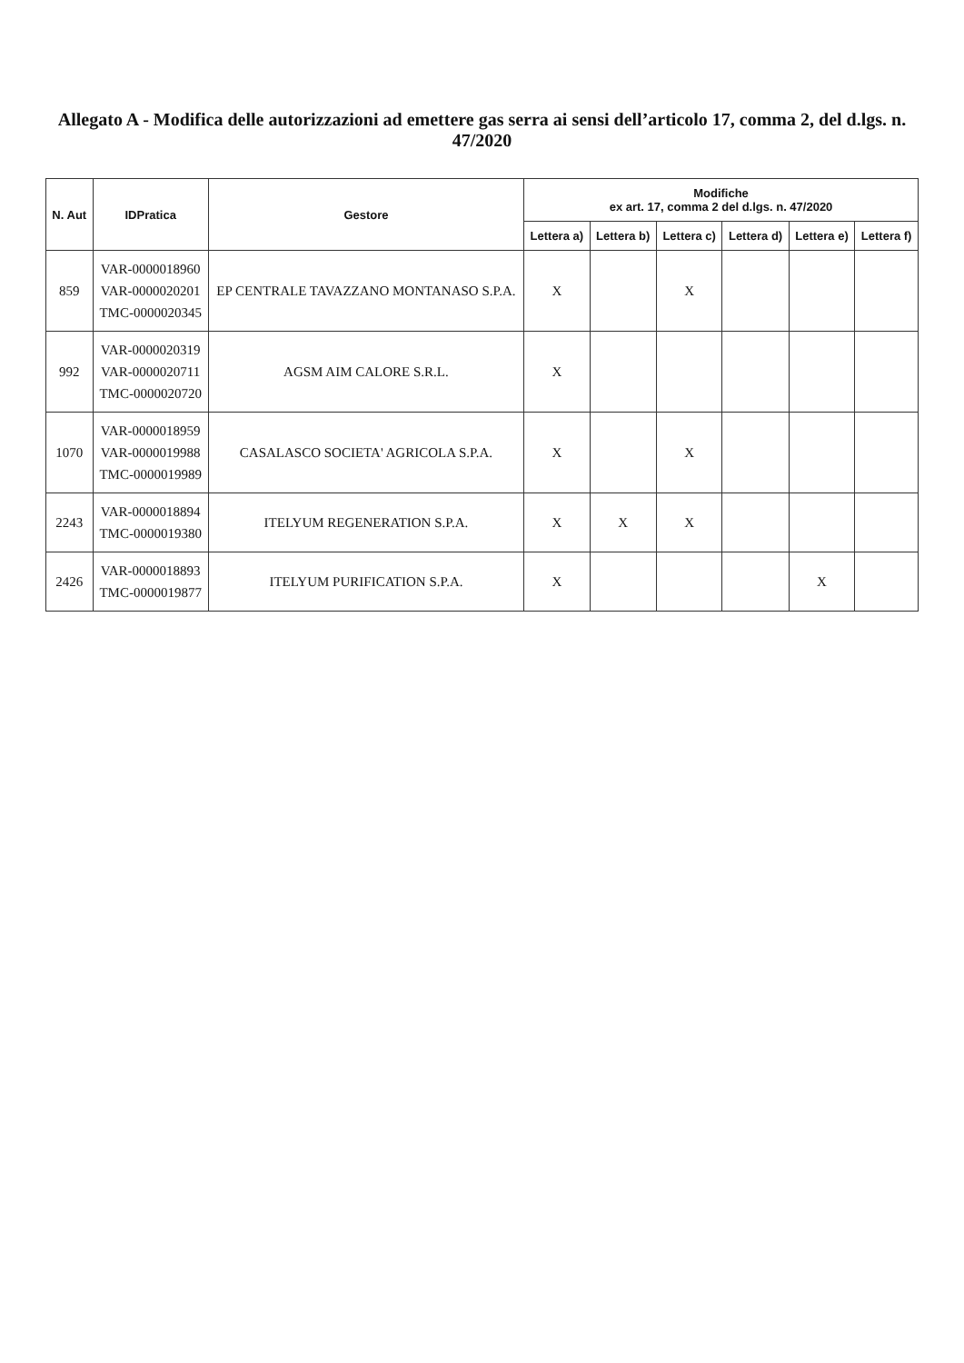Allegato A - Modifica delle autorizzazioni ad emettere gas serra ai sensi dell’articolo 17, comma 2, del d.lgs. n. 47/2020
| N. Aut | IDPratica | Gestore | Modifiche ex art. 17, comma 2 del d.lgs. n. 47/2020 | | | | | |
| --- | --- | --- | --- | --- | --- | --- | --- | --- |
| | | | Lettera a) | Lettera b) | Lettera c) | Lettera d) | Lettera e) | Lettera f) |
| 859 | VAR-0000018960 VAR-0000020201 TMC-0000020345 | EP CENTRALE TAVAZZANO MONTANASO S.P.A. | X | | X | | | |
| 992 | VAR-0000020319 VAR-0000020711 TMC-0000020720 | AGSM AIM CALORE S.R.L. | X | | | | | |
| 1070 | VAR-0000018959 VAR-0000019988 TMC-0000019989 | CASALASCO SOCIETA' AGRICOLA S.P.A. | X | | X | | | |
| 2243 | VAR-0000018894 TMC-0000019380 | ITELYUM REGENERATION S.P.A. | X | X | X | | | |
| 2426 | VAR-0000018893 TMC-0000019877 | ITELYUM PURIFICATION S.P.A. | X | | | | X | |